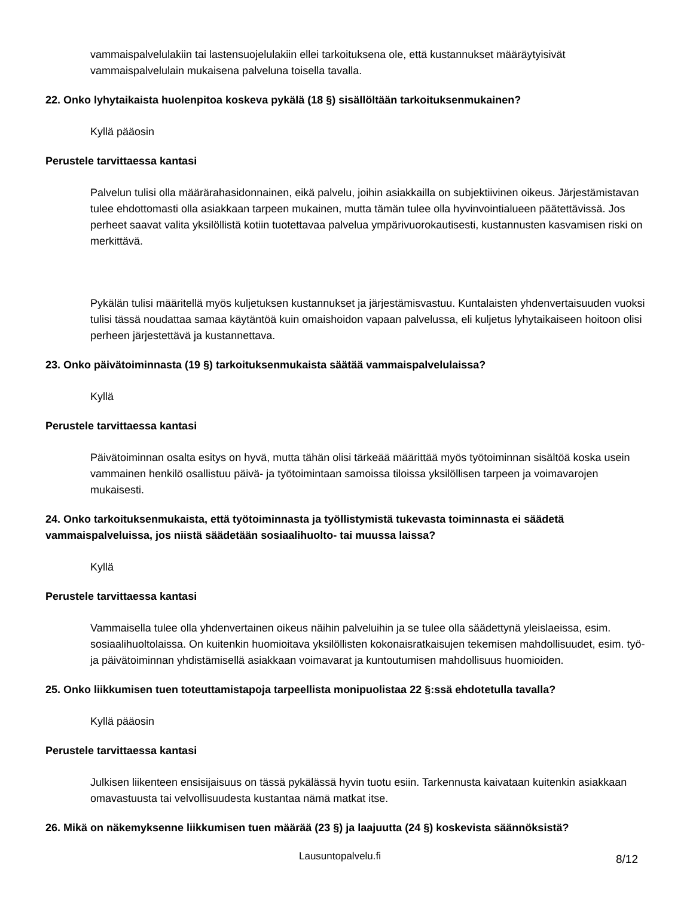vammaispalvelulakiin tai lastensuojelulakiin ellei tarkoituksena ole, että kustannukset määräytyisivät vammaispalvelulain mukaisena palveluna toisella tavalla.
22. Onko lyhytaikaista huolenpitoa koskeva pykälä (18 §) sisällöltään tarkoituksenmukainen?
Kyllä pääosin
Perustele tarvittaessa kantasi
Palvelun tulisi olla määrärahasidonnainen, eikä palvelu, joihin asiakkailla on subjektiivinen oikeus. Järjestämistavan tulee ehdottomasti olla asiakkaan tarpeen mukainen, mutta tämän tulee olla hyvinvointialueen päätettävissä. Jos perheet saavat valita yksilöllistä kotiin tuotettavaa palvelua ympärivuorokautisesti, kustannusten kasvamisen riski on merkittävä.
Pykälän tulisi määritellä myös kuljetuksen kustannukset ja järjestämisvastuu. Kuntalaisten yhdenvertaisuuden vuoksi tulisi tässä noudattaa samaa käytäntöä kuin omaishoidon vapaan palvelussa, eli kuljetus lyhytaikaiseen hoitoon olisi perheen järjestettävä ja kustannettava.
23. Onko päivätoiminnasta (19 §) tarkoituksenmukaista säätää vammaispalvelulaissa?
Kyllä
Perustele tarvittaessa kantasi
Päivätoiminnan osalta esitys on hyvä, mutta tähän olisi tärkeää määrittää myös työtoiminnan sisältöä koska usein vammainen henkilö osallistuu päivä- ja työtoimintaan samoissa tiloissa yksilöllisen tarpeen ja voimavarojen mukaisesti.
24. Onko tarkoituksenmukaista, että työtoiminnasta ja työllistymistä tukevasta toiminnasta ei säädetä vammaispalveluissa, jos niistä säädetään sosiaalihuolto- tai muussa laissa?
Kyllä
Perustele tarvittaessa kantasi
Vammaisella tulee olla yhdenvertainen oikeus näihin palveluihin ja se tulee olla säädettynä yleislaeissa, esim. sosiaalihuoltolaissa. On kuitenkin huomioitava yksilöllisten kokonaisratkaisujen tekemisen mahdollisuudet, esim. työ- ja päivätoiminnan yhdistämisellä asiakkaan voimavarat ja kuntoutumisen mahdollisuus huomioiden.
25. Onko liikkumisen tuen toteuttamistapoja tarpeellista monipuolistaa 22 §:ssä ehdotetulla tavalla?
Kyllä pääosin
Perustele tarvittaessa kantasi
Julkisen liikenteen ensisijaisuus on tässä pykälässä hyvin tuotu esiin. Tarkennusta kaivataan kuitenkin asiakkaan omavastuusta tai velvollisuudesta kustantaa nämä matkat itse.
26. Mikä on näkemyksenne liikkumisen tuen määrää (23 §) ja laajuutta (24 §) koskevista säännöksistä?
Lausuntopalvelu.fi 8/12